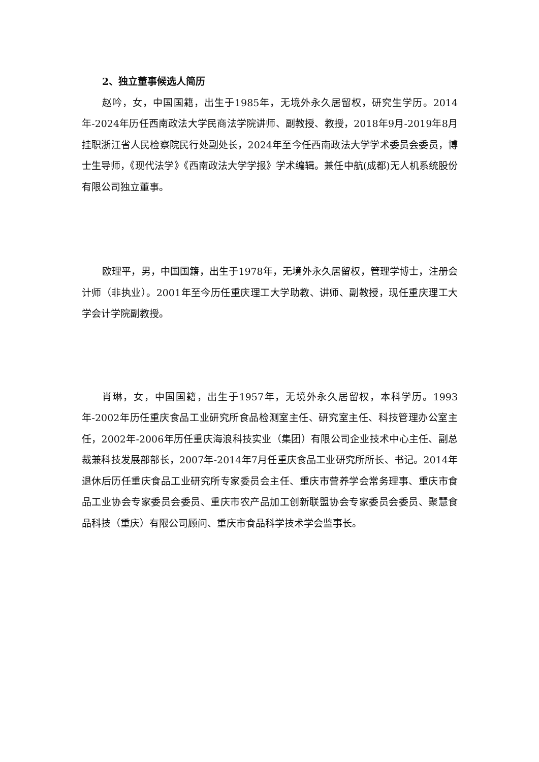2、独立董事候选人简历
赵吟，女，中国国籍，出生于1985年，无境外永久居留权，研究生学历。2014年-2024年历任西南政法大学民商法学院讲师、副教授、教授，2018年9月-2019年8月挂职浙江省人民检察院民行处副处长，2024年至今任西南政法大学学术委员会委员，博士生导师，《现代法学》《西南政法大学学报》学术编辑。兼任中航(成都)无人机系统股份有限公司独立董事。
欧理平，男，中国国籍，出生于1978年，无境外永久居留权，管理学博士，注册会计师（非执业）。2001年至今历任重庆理工大学助教、讲师、副教授，现任重庆理工大学会计学院副教授。
肖琳，女，中国国籍，出生于1957年，无境外永久居留权，本科学历。1993年-2002年历任重庆食品工业研究所食品检测室主任、研究室主任、科技管理办公室主任，2002年-2006年历任重庆海浪科技实业（集团）有限公司企业技术中心主任、副总裁兼科技发展部部长，2007年-2014年7月任重庆食品工业研究所所长、书记。2014年退休后历任重庆食品工业研究所专家委员会主任、重庆市营养学会常务理事、重庆市食品工业协会专家委员会委员、重庆市农产品加工创新联盟协会专家委员会委员、聚慧食品科技（重庆）有限公司顾问、重庆市食品科学技术学会监事长。